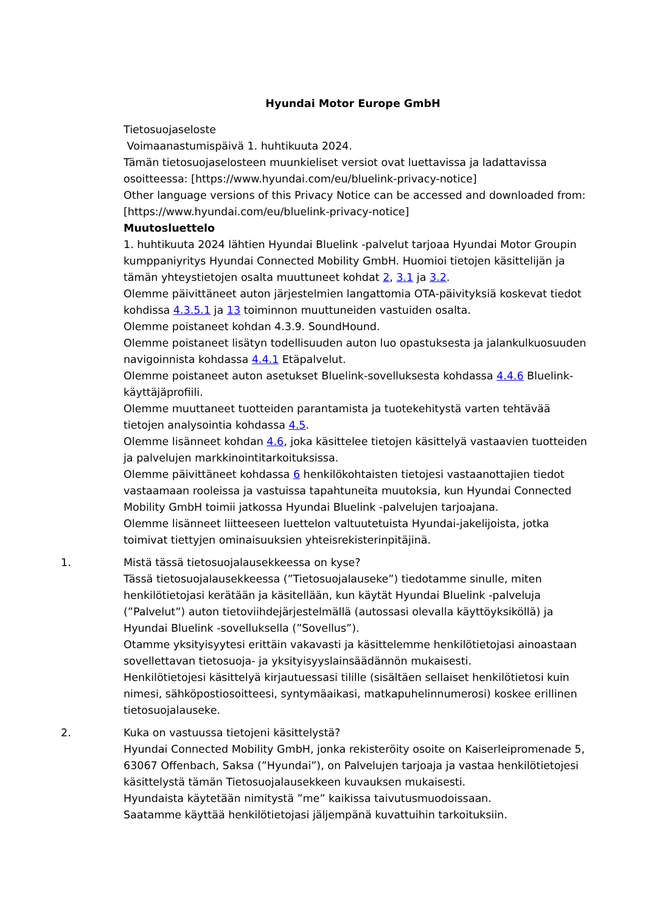Hyundai Motor Europe GmbH
Tietosuojaseloste
Voimaanastumispäivä 1. huhtikuuta 2024.
Tämän tietosuojaselosteen muunkieliset versiot ovat luettavissa ja ladattavissa osoitteessa: [https://www.hyundai.com/eu/bluelink-privacy-notice]
Other language versions of this Privacy Notice can be accessed and downloaded from: [https://www.hyundai.com/eu/bluelink-privacy-notice]
Muutosluettelo
1. huhtikuuta 2024 lähtien Hyundai Bluelink -palvelut tarjoaa Hyundai Motor Groupin kumppaniyritys Hyundai Connected Mobility GmbH. Huomioi tietojen käsittelijän ja tämän yhteystietojen osalta muuttuneet kohdat 2, 3.1 ja 3.2.
Olemme päivittäneet auton järjestelmien langattomia OTA-päivityksiä koskevat tiedot kohdissa 4.3.5.1 ja 13 toiminnon muuttuneiden vastuiden osalta.
Olemme poistaneet kohdan 4.3.9. SoundHound.
Olemme poistaneet lisätyn todellisuuden auton luo opastuksesta ja jalankulkuosuuden navigoinnista kohdassa 4.4.1 Etäpalvelut.
Olemme poistaneet auton asetukset Bluelink-sovelluksesta kohdassa 4.4.6 Bluelink-käyttäjäprofiili.
Olemme muuttaneet tuotteiden parantamista ja tuotekehitystä varten tehtävää tietojen analysointia kohdassa 4.5.
Olemme lisänneet kohdan 4.6, joka käsittelee tietojen käsittelyä vastaavien tuotteiden ja palvelujen markkinointitarkoituksissa.
Olemme päivittäneet kohdassa 6 henkilökohtaisten tietojesi vastaanottajien tiedot vastaamaan rooleissa ja vastuissa tapahtuneita muutoksia, kun Hyundai Connected Mobility GmbH toimii jatkossa Hyundai Bluelink -palvelujen tarjoajana.
Olemme lisänneet liitteeseen luettelon valtuutetuista Hyundai-jakelijoista, jotka toimivat tiettyjen ominaisuuksien yhteisrekisterinpitäjinä.
1. Mistä tässä tietosuojalausekkeessa on kyse?
Tässä tietosuojalausekkeessa (”Tietosuojalauseke”) tiedotamme sinulle, miten henkilötietojasi kerätään ja käsitellään, kun käytät Hyundai Bluelink -palveluja (”Palvelut”) auton tietoviihdejärjestelmällä (autossasi olevalla käyttöyksiköllä) ja Hyundai Bluelink -sovelluksella (”Sovellus”).
Otamme yksityisyytesi erittäin vakavasti ja käsittelemme henkilötietojasi ainoastaan sovellettavan tietosuoja- ja yksityisyyslainsäädännön mukaisesti.
Henkilötietojesi käsittelyä kirjautuessasi tilille (sisältäen sellaiset henkilötietosi kuin nimesi, sähköpostiosoitteesi, syntymäaikasi, matkapuhelinnumerosi) koskee erillinen tietosuojalauseke.
2. Kuka on vastuussa tietojeni käsittelystä?
Hyundai Connected Mobility GmbH, jonka rekisteröity osoite on Kaiserleipromenade 5, 63067 Offenbach, Saksa (”Hyundai”), on Palvelujen tarjoaja ja vastaa henkilötietojesi käsittelystä tämän Tietosuojalausekkeen kuvauksen mukaisesti.
Hyundaista käytetään nimitystä ”me” kaikissa taivutusmuodoissaan.
Saatamme käyttää henkilötietojasi jäljempänä kuvattuihin tarkoituksiin.